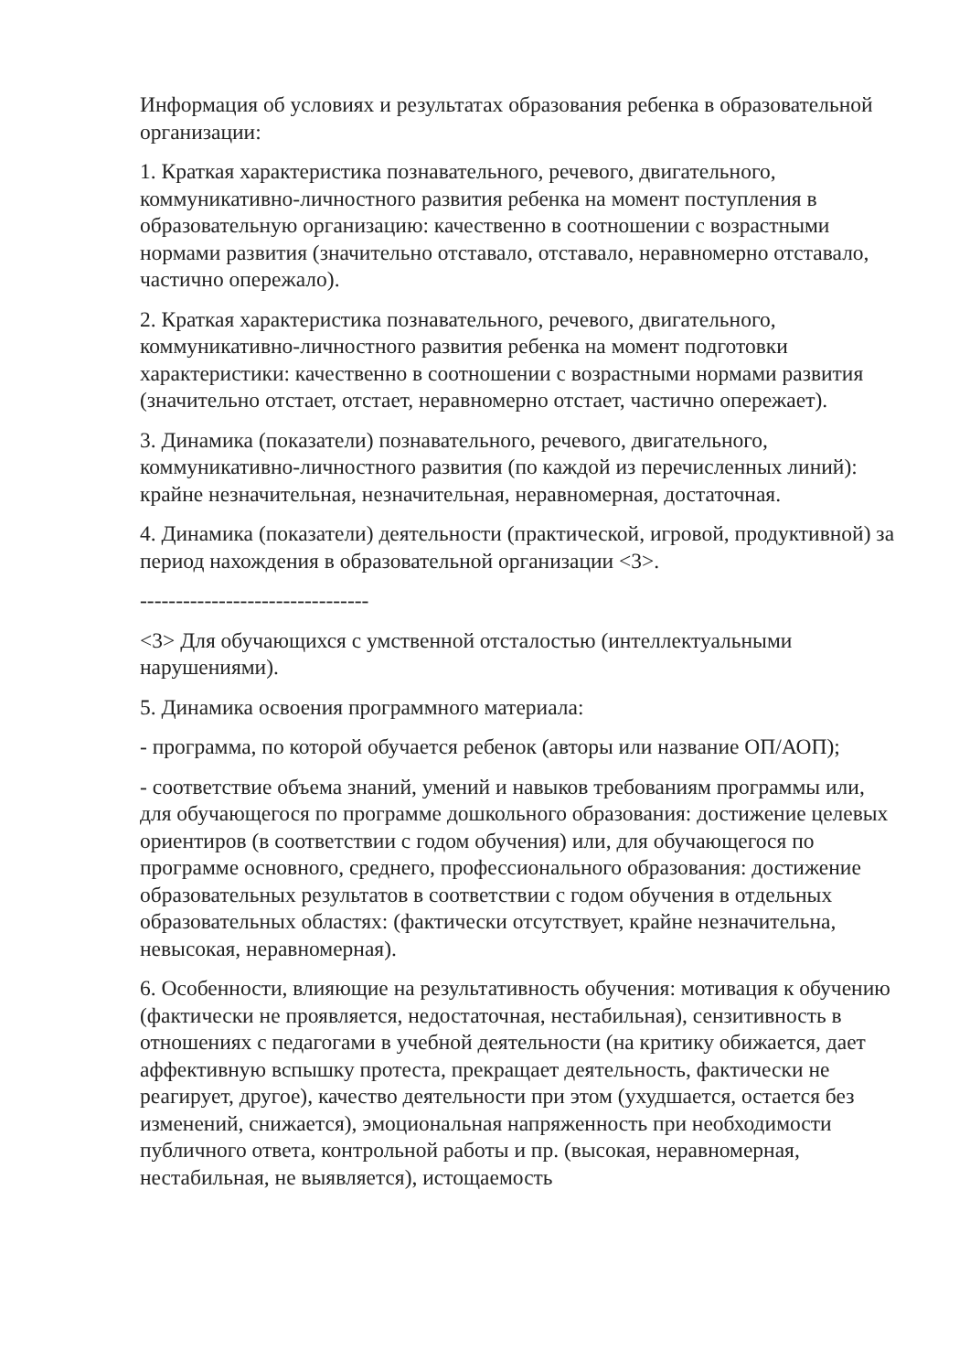Информация об условиях и результатах образования ребенка в образовательной организации:
1. Краткая характеристика познавательного, речевого, двигательного, коммуникативно-личностного развития ребенка на момент поступления в образовательную организацию: качественно в соотношении с возрастными нормами развития (значительно отставало, отставало, неравномерно отставало, частично опережало).
2. Краткая характеристика познавательного, речевого, двигательного, коммуникативно-личностного развития ребенка на момент подготовки характеристики: качественно в соотношении с возрастными нормами развития (значительно отстает, отстает, неравномерно отстает, частично опережает).
3. Динамика (показатели) познавательного, речевого, двигательного, коммуникативно-личностного развития (по каждой из перечисленных линий): крайне незначительная, незначительная, неравномерная, достаточная.
4. Динамика (показатели) деятельности (практической, игровой, продуктивной) за период нахождения в образовательной организации <3>.
--------------------------------
<3> Для обучающихся с умственной отсталостью (интеллектуальными нарушениями).
5. Динамика освоения программного материала:
- программа, по которой обучается ребенок (авторы или название ОП/АОП);
- соответствие объема знаний, умений и навыков требованиям программы или, для обучающегося по программе дошкольного образования: достижение целевых ориентиров (в соответствии с годом обучения) или, для обучающегося по программе основного, среднего, профессионального образования: достижение образовательных результатов в соответствии с годом обучения в отдельных образовательных областях: (фактически отсутствует, крайне незначительна, невысокая, неравномерная).
6. Особенности, влияющие на результативность обучения: мотивация к обучению (фактически не проявляется, недостаточная, нестабильная), сензитивность в отношениях с педагогами в учебной деятельности (на критику обижается, дает аффективную вспышку протеста, прекращает деятельность, фактически не реагирует, другое), качество деятельности при этом (ухудшается, остается без изменений, снижается), эмоциональная напряженность при необходимости публичного ответа, контрольной работы и пр. (высокая, неравномерная, нестабильная, не выявляется), истощаемость